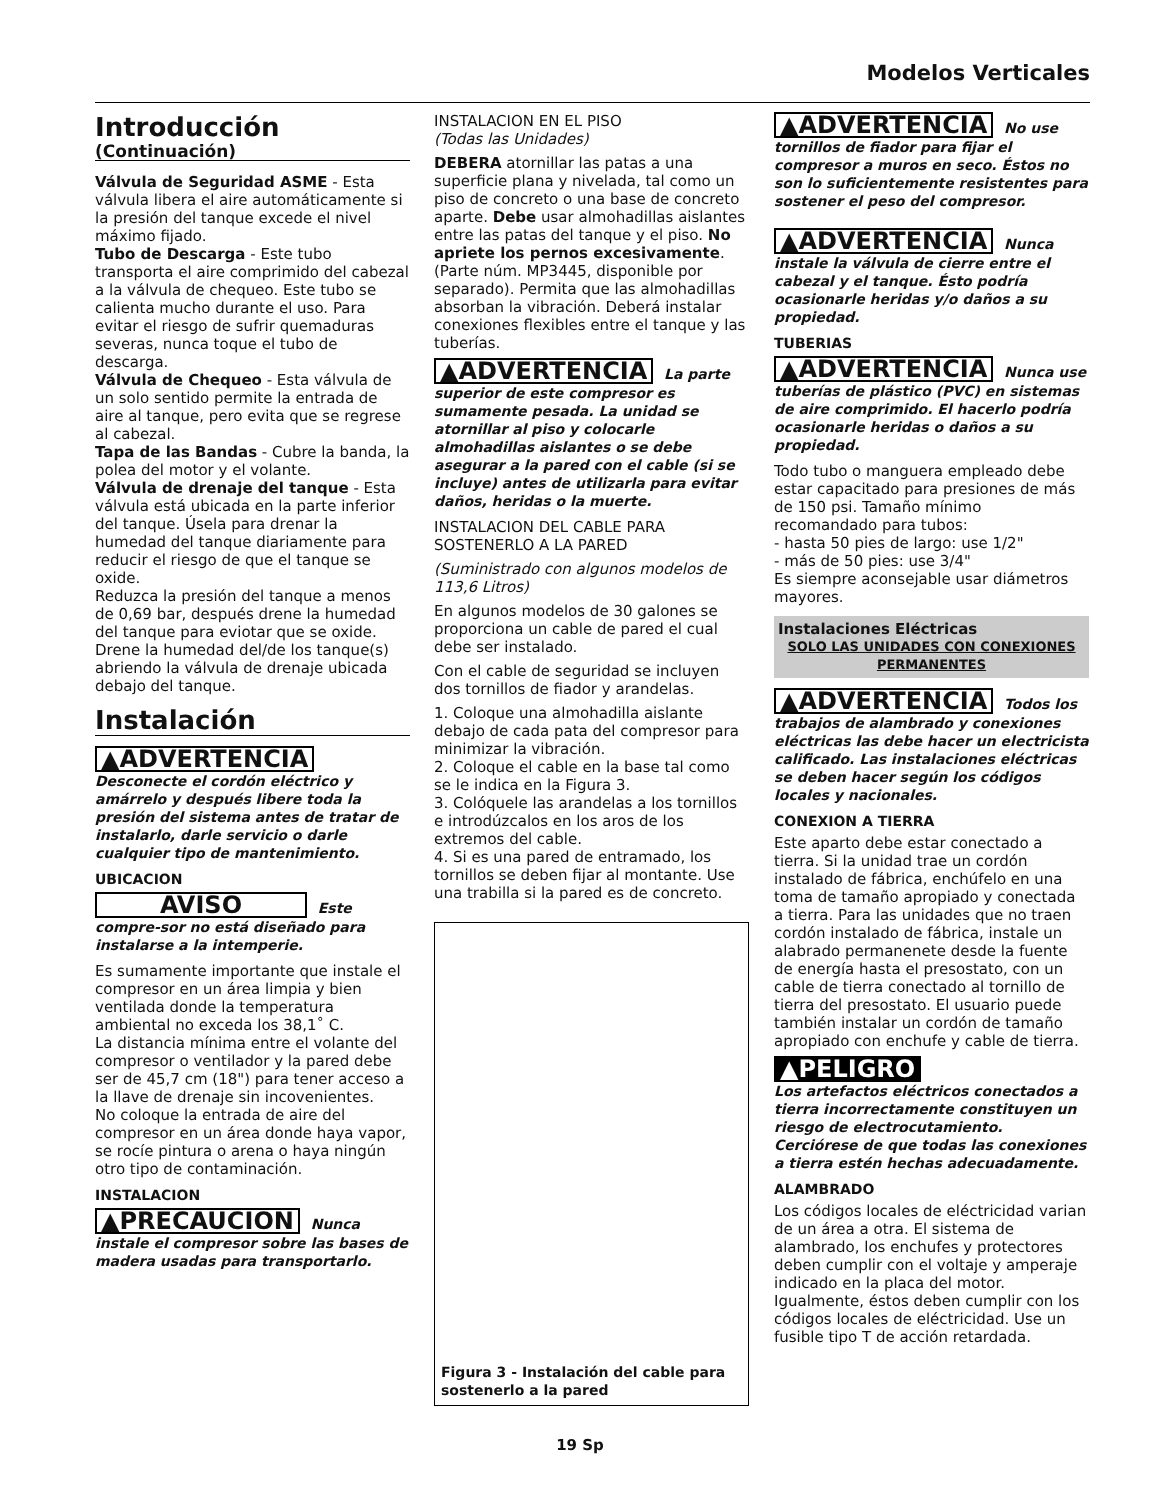Modelos Verticales
Introducción
(Continuación)
Válvula de Seguridad ASME - Esta válvula libera el aire automáticamente si la presión del tanque excede el nivel máximo fijado.
Tubo de Descarga - Este tubo transporta el aire comprimido del cabezal a la válvula de chequeo. Este tubo se calienta mucho durante el uso. Para evitar el riesgo de sufrir quemaduras severas, nunca toque el tubo de descarga.
Válvula de Chequeo - Esta válvula de un solo sentido permite la entrada de aire al tanque, pero evita que se regrese al cabezal.
Tapa de las Bandas - Cubre la banda, la polea del motor y el volante.
Válvula de drenaje del tanque - Esta válvula está ubicada en la parte inferior del tanque. Úsela para drenar la humedad del tanque diariamente para reducir el riesgo de que el tanque se oxide.
Reduzca la presión del tanque a menos de 0,69 bar, después drene la humedad del tanque para eviotar que se oxide. Drene la humedad del/de los tanque(s) abriendo la válvula de drenaje ubicada debajo del tanque.
Instalación
▲ADVERTENCIA
Desconecte el cordón eléctrico y amárrelo y después libere toda la presión del sistema antes de tratar de instalarlo, darle servicio o darle cualquier tipo de mantenimiento.
UBICACION
AVISO
Este compre-sor no está diseñado para instalarse a la intemperie.
Es sumamente importante que instale el compresor en un área limpia y bien ventilada donde la temperatura ambiental no exceda los 38,1˚ C.
La distancia mínima entre el volante del compresor o ventilador y la pared debe ser de 45,7 cm (18") para tener acceso a la llave de drenaje sin incovenientes.
No coloque la entrada de aire del compresor en un área donde haya vapor, se rocíe pintura o arena o haya ningún otro tipo de contaminación.
INSTALACION
▲PRECAUCION
Nunca instale el compresor sobre las bases de madera usadas para transportarlo.
INSTALACION EN EL PISO
(Todas las Unidades)
DEBERA atornillar las patas a una superficie plana y nivelada, tal como un piso de concreto o una base de concreto aparte. Debe usar almohadillas aislantes entre las patas del tanque y el piso. No apriete los pernos excesivamente. (Parte núm. MP3445, disponible por separado). Permita que las almohadillas absorban la vibración. Deberá instalar conexiones flexibles entre el tanque y las tuberías.
▲ADVERTENCIA
La parte superior de este compresor es sumamente pesada. La unidad se atornillar al piso y colocarle almohadillas aislantes o se debe asegurar a la pared con el cable (si se incluye) antes de utilizarla para evitar daños, heridas o la muerte.
INSTALACION DEL CABLE PARA SOSTENERLO A LA PARED
(Suministrado con algunos modelos de 113,6 Litros)
En algunos modelos de 30 galones se proporciona un cable de pared el cual debe ser instalado.
Con el cable de seguridad se incluyen dos tornillos de fiador y arandelas.
1. Coloque una almohadilla aislante debajo de cada pata del compresor para minimizar la vibración.
2. Coloque el cable en la base tal como se le indica en la Figura 3.
3. Colóquele las arandelas a los tornillos e introdúzcalos en los aros de los extremos del cable.
4. Si es una pared de entramado, los tornillos se deben fijar al montante. Use una trabilla si la pared es de concreto.
Figura 3 - Instalación del cable para sostenerlo a la pared
▲ADVERTENCIA
No use tornillos de fiador para fijar el compresor a muros en seco. Éstos no son lo suficientemente resistentes para sostener el peso del compresor.
▲ADVERTENCIA
Nunca instale la válvula de cierre entre el cabezal y el tanque. Ésto podría ocasionarle heridas y/o daños a su propiedad.
TUBERIAS
▲ADVERTENCIA
Nunca use tuberías de plástico (PVC) en sistemas de aire comprimido. El hacerlo podría ocasionarle heridas o daños a su propiedad.
Todo tubo o manguera empleado debe estar capacitado para presiones de más de 150 psi. Tamaño mínimo recomandado para tubos:
- hasta 50 pies de largo: use 1/2"
- más de 50 pies: use 3/4"
Es siempre aconsejable usar diámetros mayores.
Instalaciones Eléctricas
SOLO LAS UNIDADES CON CONEXIONES PERMANENTES
▲ADVERTENCIA
Todos los trabajos de alambrado y conexiones eléctricas las debe hacer un electricista calificado. Las instalaciones eléctricas se deben hacer según los códigos locales y nacionales.
CONEXION A TIERRA
Este aparto debe estar conectado a tierra. Si la unidad trae un cordón instalado de fábrica, enchúfelo en una toma de tamaño apropiado y conectada a tierra. Para las unidades que no traen cordón instalado de fábrica, instale un alabrado permanenete desde la fuente de energía hasta el presostato, con un cable de tierra conectado al tornillo de tierra del presostato. El usuario puede también instalar un cordón de tamaño apropiado con enchufe y cable de tierra.
▲PELIGRO
Los artefactos eléctricos conectados a tierra incorrectamente constituyen un riesgo de electrocutamiento. Cerciórese de que todas las conexiones a tierra estén hechas adecuadamente.
ALAMBRADO
Los códigos locales de eléctricidad varian de un área a otra. El sistema de alambrado, los enchufes y protectores deben cumplir con el voltaje y amperaje indicado en la placa del motor. Igualmente, éstos deben cumplir con los códigos locales de eléctricidad. Use un fusible tipo T de acción retardada.
19 Sp